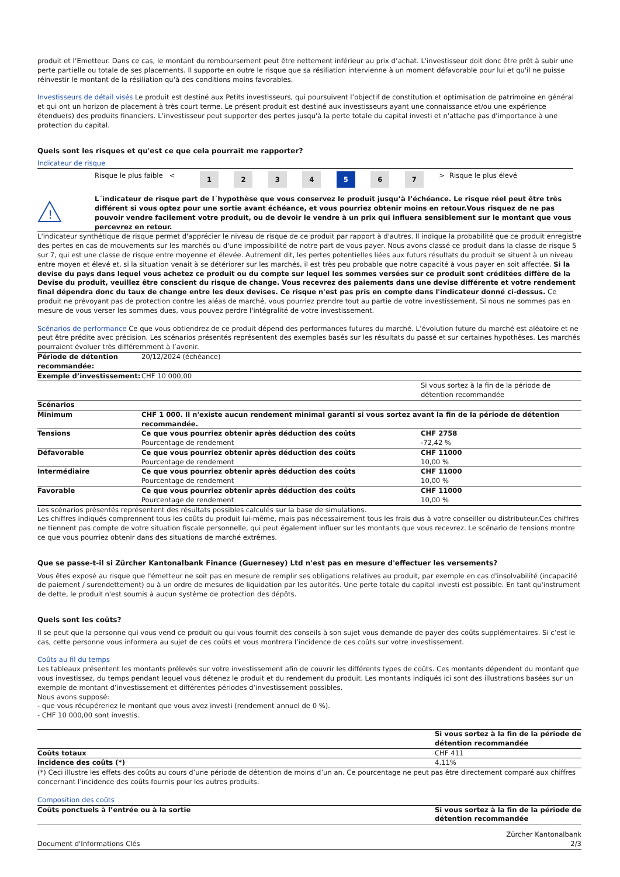produit et l’Emetteur. Dans ce cas, le montant du remboursement peut être nettement inférieur au prix d’achat. L'investisseur doit donc être prêt à subir une perte partielle ou totale de ses placements. Il supporte en outre le risque que sa résiliation intervienne à un moment défavorable pour lui et qu'il ne puisse réinvestir le montant de la résiliation qu'à des conditions moins favorables.
Investisseurs de détail visés Le produit est destiné aux Petits investisseurs, qui poursuivent l’objectif de constitution et optimisation de patrimoine en général et qui ont un horizon de placement à très court terme. Le présent produit est destiné aux investisseurs ayant une connaissance et/ou une expérience étendue(s) des produits financiers. L’investisseur peut supporter des pertes jusqu'à la perte totale du capital investi et n'attache pas d'importance à une protection du capital.
Quels sont les risques et qu'est ce que cela pourrait me rapporter?
Indicateur de risque
| | Risque le plus faible < | 1 | 2 | 3 | 4 | 5 | 6 | 7 | > | Risque le plus élevé |
!
L´indicateur de risque part de l´hypothèse que vous conservez le produit jusqu’à l’échéance. Le risque réel peut être très différent si vous optez pour une sortie avant échéance, et vous pourriez obtenir moins en retour.Vous risquez de ne pas pouvoir vendre facilement votre produit, ou de devoir le vendre à un prix qui influera sensiblement sur le montant que vous percevrez en retour.
L'indicateur synthétique de risque permet d'apprécier le niveau de risque de ce produit par rapport à d'autres. Il indique la probabilité que ce produit enregistre des pertes en cas de mouvements sur les marchés ou d'une impossibilité de notre part de vous payer. Nous avons classé ce produit dans la classe de risque 5 sur 7, qui est une classe de risque entre moyenne et élevée. Autrement dit, les pertes potentielles liées aux futurs résultats du produit se situent à un niveau entre moyen et élevé et, si la situation venait à se détériorer sur les marchés, il est très peu probable que notre capacité à vous payer en soit affectée. Si la devise du pays dans lequel vous achetez ce produit ou du compte sur lequel les sommes versées sur ce produit sont créditées diffère de la Devise du produit, veuillez être conscient du risque de change. Vous recevrez des paiements dans une devise différente et votre rendement final dépendra donc du taux de change entre les deux devises. Ce risque n'est pas pris en compte dans l'indicateur donné ci-dessus. Ce produit ne prévoyant pas de protection contre les aléas de marché, vous pourriez prendre tout au partie de votre investissement. Si nous ne sommes pas en mesure de vous verser les sommes dues, vous pouvez perdre l'intégralité de votre investissement.
Scénarios de performance Ce que vous obtiendrez de ce produit dépend des performances futures du marché. L’évolution future du marché est aléatoire et ne peut être prédite avec précision. Les scénarios présentés représentent des exemples basés sur les résultats du passé et sur certaines hypothèses. Les marchés pourraient évoluer très différemment à l’avenir.
| Période de détention recommandée: | 20/12/2024 (échéance) | |
| Exemple d’investissement: | CHF 10 000,00 | |
| | | Si vous sortez à la fin de la période de détention recommandée |
| Scénarios | | |
| Minimum | CHF 1 000. Il n'existe aucun rendement minimal garanti si vous sortez avant la fin de la période de détention recommandée. | |
| Tensions | Ce que vous pourriez obtenir après déduction des coûts Pourcentage de rendement | CHF 2758 -72,42 % |
| Défavorable | Ce que vous pourriez obtenir après déduction des coûts Pourcentage de rendement | CHF 11000 10,00 % |
| Intermédiaire | Ce que vous pourriez obtenir après déduction des coûts Pourcentage de rendement | CHF 11000 10,00 % |
| Favorable | Ce que vous pourriez obtenir après déduction des coûts Pourcentage de rendement | CHF 11000 10,00 % |
Les scénarios présentés représentent des résultats possibles calculés sur la base de simulations.
Les chiffres indiqués comprennent tous les coûts du produit lui-même, mais pas nécessairement tous les frais dus à votre conseiller ou distributeur.Ces chiffres ne tiennent pas compte de votre situation fiscale personnelle, qui peut également influer sur les montants que vous recevrez. Le scénario de tensions montre ce que vous pourriez obtenir dans des situations de marché extrêmes.
Que se passe-t-il si Zürcher Kantonalbank Finance (Guernesey) Ltd n'est pas en mesure d'effectuer les versements?
Vous êtes exposé au risque que l'émetteur ne soit pas en mesure de remplir ses obligations relatives au produit, par exemple en cas d'insolvabilité (incapacité de paiement / surendettement) ou à un ordre de mesures de liquidation par les autorités. Une perte totale du capital investi est possible. En tant qu'instrument de dette, le produit n'est soumis à aucun système de protection des dépôts.
Quels sont les coûts?
Il se peut que la personne qui vous vend ce produit ou qui vous fournit des conseils à son sujet vous demande de payer des coûts supplémentaires. Si c’est le cas, cette personne vous informera au sujet de ces coûts et vous montrera l’incidence de ces coûts sur votre investissement.
Coûts au fil du temps
Les tableaux présentent les montants prélevés sur votre investissement afin de couvrir les différents types de coûts. Ces montants dépendent du montant que vous investissez, du temps pendant lequel vous détenez le produit et du rendement du produit. Les montants indiqués ici sont des illustrations basées sur un exemple de montant d’investissement et différentes périodes d’investissement possibles.
Nous avons supposé:
- que vous récupéreriez le montant que vous avez investi (rendement annuel de 0 %).
- CHF 10 000,00 sont investis.
| | Si vous sortez à la fin de la période de détention recommandée |
| Coûts totaux | CHF 411 |
| Incidence des coûts (*) | 4,11% |
(*) Ceci illustre les effets des coûts au cours d’une période de détention de moins d’un an. Ce pourcentage ne peut pas être directement comparé aux chiffres concernant l’incidence des coûts fournis pour les autres produits.
Composition des coûts
| Coûts ponctuels à l’entrée ou à la sortie | Si vous sortez à la fin de la période de détention recommandée |
Document d'Informations Clés Zürcher Kantonalbank
2/3